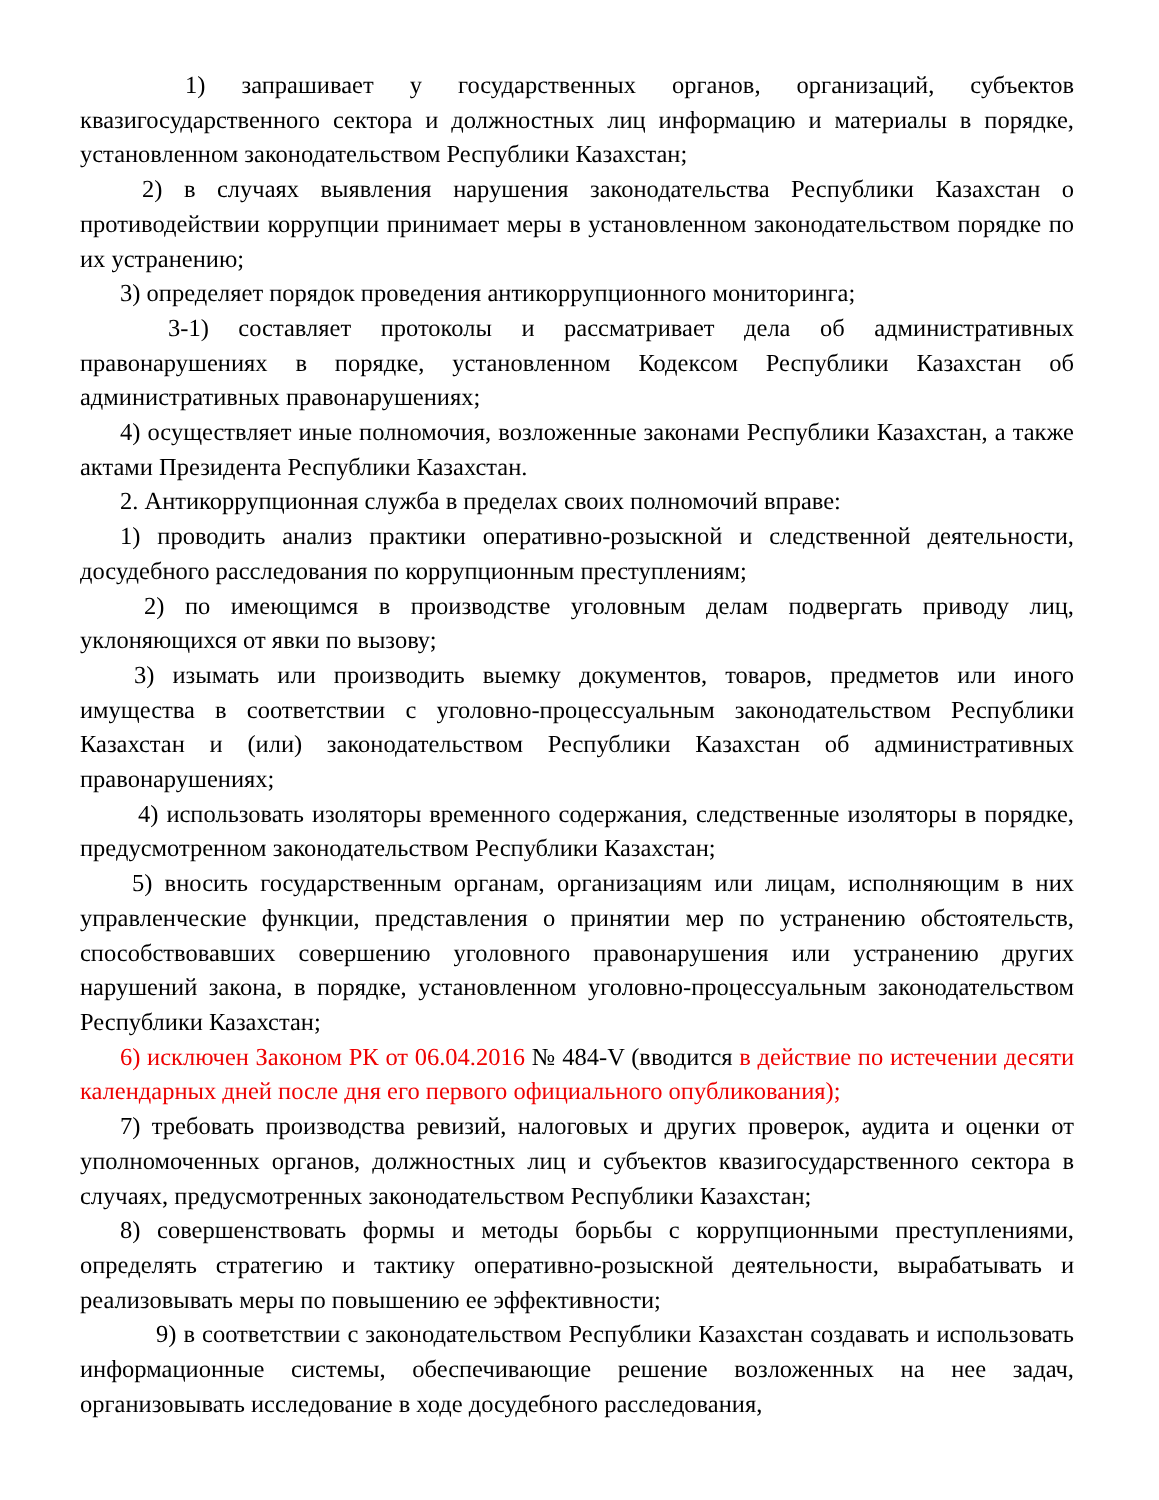1) запрашивает у государственных органов, организаций, субъектов квазигосударственного сектора и должностных лиц информацию и материалы в порядке, установленном законодательством Республики Казахстан;
2) в случаях выявления нарушения законодательства Республики Казахстан о противодействии коррупции принимает меры в установленном законодательством порядке по их устранению;
3) определяет порядок проведения антикоррупционного мониторинга;
3-1) составляет протоколы и рассматривает дела об административных правонарушениях в порядке, установленном Кодексом Республики Казахстан об административных правонарушениях;
4) осуществляет иные полномочия, возложенные законами Республики Казахстан, а также актами Президента Республики Казахстан.
2. Антикоррупционная служба в пределах своих полномочий вправе:
1) проводить анализ практики оперативно-розыскной и следственной деятельности, досудебного расследования по коррупционным преступлениям;
2) по имеющимся в производстве уголовным делам подвергать приводу лиц, уклоняющихся от явки по вызову;
3) изымать или производить выемку документов, товаров, предметов или иного имущества в соответствии с уголовно-процессуальным законодательством Республики Казахстан и (или) законодательством Республики Казахстан об административных правонарушениях;
4) использовать изоляторы временного содержания, следственные изоляторы в порядке, предусмотренном законодательством Республики Казахстан;
5) вносить государственным органам, организациям или лицам, исполняющим в них управленческие функции, представления о принятии мер по устранению обстоятельств, способствовавших совершению уголовного правонарушения или устранению других нарушений закона, в порядке, установленном уголовно-процессуальным законодательством Республики Казахстан;
6) исключен Законом РК от 06.04.2016 № 484-V (вводится в действие по истечении десяти календарных дней после дня его первого официального опубликования);
7) требовать производства ревизий, налоговых и других проверок, аудита и оценки от уполномоченных органов, должностных лиц и субъектов квазигосударственного сектора в случаях, предусмотренных законодательством Республики Казахстан;
8) совершенствовать формы и методы борьбы с коррупционными преступлениями, определять стратегию и тактику оперативно-розыскной деятельности, вырабатывать и реализовывать меры по повышению ее эффективности;
9) в соответствии с законодательством Республики Казахстан создавать и использовать информационные системы, обеспечивающие решение возложенных на нее задач, организовывать исследование в ходе досудебного расследования,